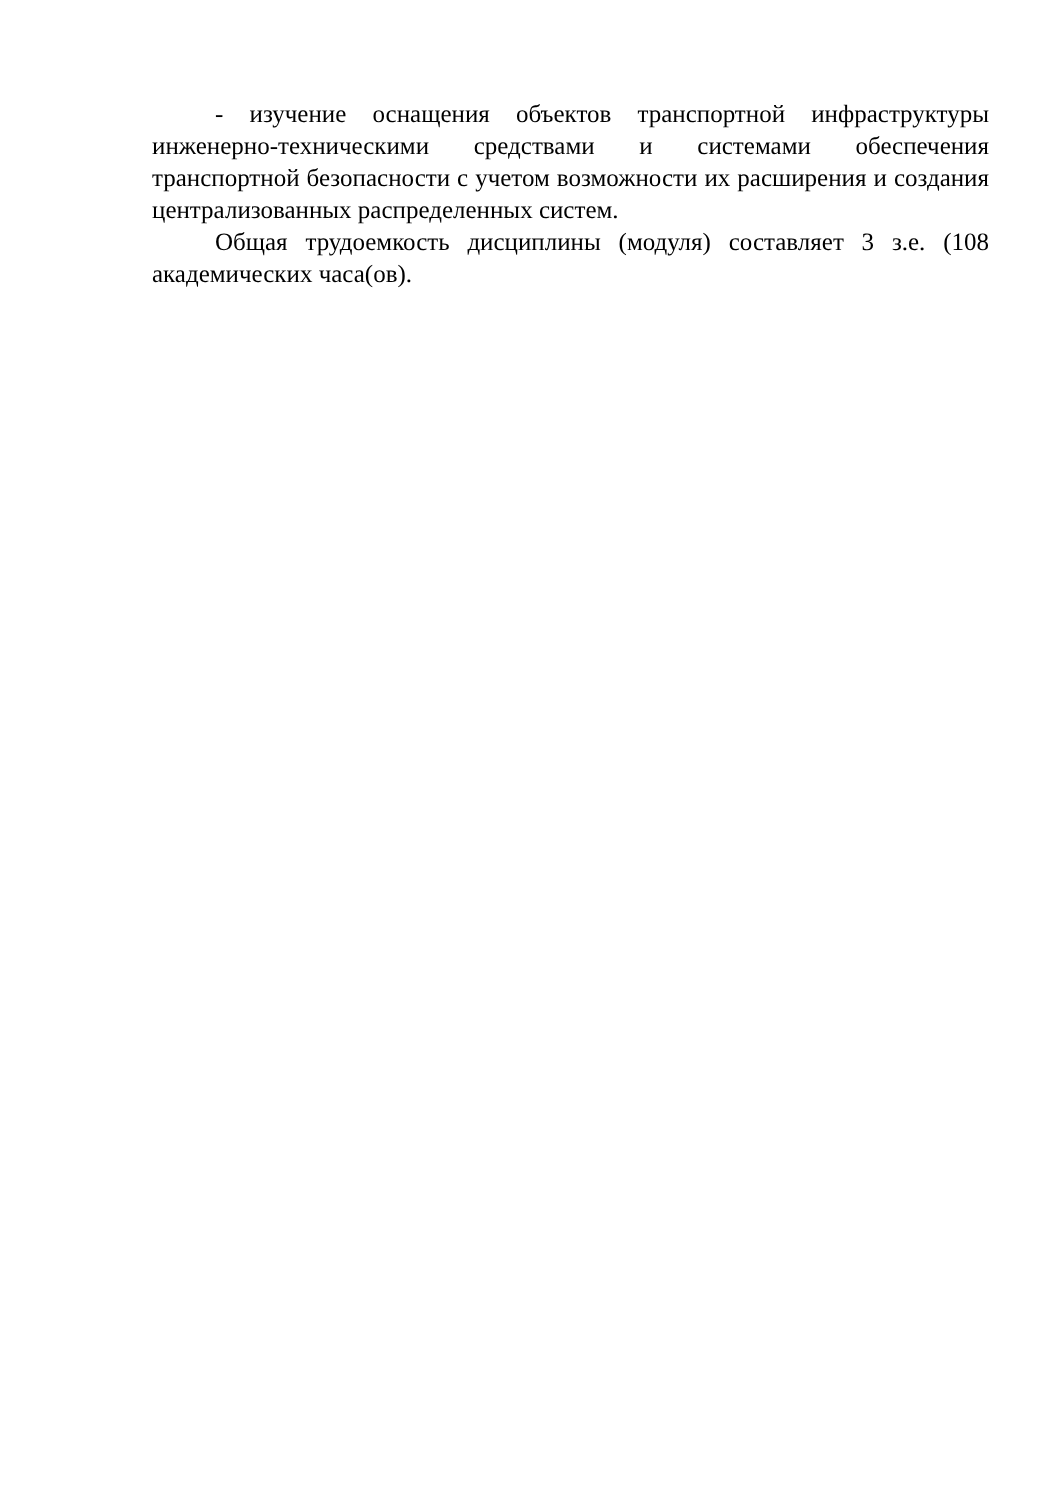- изучение оснащения объектов транспортной инфраструктуры инженерно-техническими средствами и системами обеспечения транспортной безопасности с учетом возможности их расширения и создания централизованных распределенных систем.
Общая трудоемкость дисциплины (модуля) составляет 3 з.е. (108 академических часа(ов).